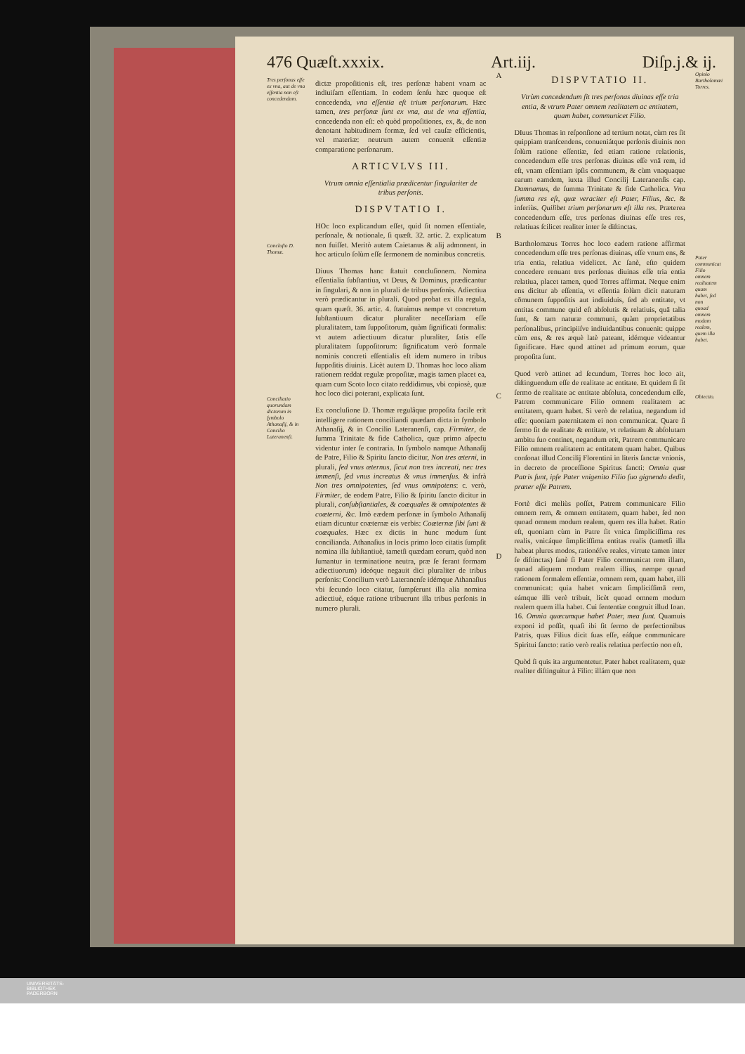476 Quæſt.xxxix. Art.iij. Diſp.j.& ij.
Tres perſonas eſſe ex vna, aut de vna eſſentia non eſt concedendum.
Concluſio D. Thomæ.
Conciliatio quorundam dictorum in ſymbolo Athanaſij, & in Concilio Lateranenſi.
dictæ propoſitionis eſt, tres perſonæ habent vnam ac indiuiſam eſſentiam. In eodem ſenſu hæc quoque eſt concedenda, vna eſſentia eſt trium perſonarum. Hæc tamen, tres perſonæ ſunt ex vna, aut de vna eſſentia, concedenda non eſt: eò quòd propoſitiones, ex, &, de non denotant habitudinem formæ, ſed vel cauſæ efficientis, vel materiæ: neutrum autem conuenit eſſentiæ comparatione perſonarum.
ARTICVLVS III.
Vtrum omnia eſſentialia prædicentur ſingulariter de tribus perſonis.
DISPVTATIO I.
HOc loco explicandum eſſet, quid ſit nomen eſſentiale, perſonale, & notionale, ſi quæſt. 32. artic. 2. explicatum non fuiſſet. Meritò autem Caietanus & alij admonent, in hoc articulo ſolùm eſſe ſermonem de nominibus concretis.
Diuus Thomas hanc ſtatuit concluſionem. Nomina eſſentialia ſubſtantiua, vt Deus, & Dominus, prædicantur in ſingulari, & non in plurali de tribus perſonis. Adiectiua verò prædicantur in plurali. Quod probat ex illa regula, quam quæſt. 36. artic. 4. ſtatuimus nempe vt concretum ſubſtantiuum dicatur pluraliter neceſſariam eſſe pluralitatem, tam ſuppoſitorum, quàm ſignificati formalis: vt autem adiectiuum dicatur pluraliter, ſatis eſſe pluralitatem ſuppoſitorum: ſignificatum verò formale nominis concreti eſſentialis eſt idem numero in tribus ſuppoſitis diuinis. Licèt autem D. Thomas hoc loco aliam rationem reddat regulæ propoſitæ, magis tamen placet ea, quam cum Scoto loco citato reddidimus, vbi copiosè, quæ hoc loco dici poterant, explicata ſunt.
Ex concluſione D. Thomæ regulâque propoſita facile erit intelligere rationem conciliandi quædam dicta in ſymbolo Athanaſij, & in Concilio Lateranenſi, cap. Firmiter, de ſumma Trinitate & fide Catholica, quæ primo aſpectu videntur inter ſe contraria. In ſymbolo namque Athanaſij de Patre, Filio & Spiritu ſancto dicitur, Non tres æterni, in plurali, ſed vnus æternus, ſicut non tres increati, nec tres immenſi, ſed vnus increatus & vnus immenſus. & infrà Non tres omnipotentes, ſed vnus omnipotens: c. verò, Firmiter, de eodem Patre, Filio & ſpiritu ſancto dicitur in plurali, conſubſtantiales, & coæquales & omnipotentes & coæterni, &c. Imò eædem perſonæ in ſymbolo Athanaſij etiam dicuntur coæternæ eis verbis: Coæternæ ſibi ſunt & coæquales. Hæc ex dictis in hunc modum ſunt concilianda. Athanaſius in locis primo loco citatis ſumpſit nomina illa ſubſtantiuè, tametſi quædam eorum, quòd non ſumantur in terminatione neutra, præ ſe ferant formam adiectiuorum) ideóque negauit dici pluraliter de tribus perſonis: Concilium verò Lateranenſe idémque Athanaſius vbi ſecundo loco citatur, ſumpſerunt illa alia nomina adiectiuè, eáque ratione tribuerunt illa tribus perſonis in numero plurali.
A
B
C
D
DISPVTATIO II.
Vtrùm concedendum ſit tres perſonas diuinas eſſe tria entia, & vtrum Pater omnem realitatem ac entitatem, quam habet, communicet Filio.
DIuus Thomas in reſponſione ad tertium notat, cùm res ſit quippiam tranſcendens, conueniátque perſonis diuinis non ſolùm ratione eſſentiæ, ſed etiam ratione relationis, concedendum eſſe tres perſonas diuinas eſſe vnā rem, id eſt, vnam eſſentiam ipſis communem, & cùm vnaquaque earum eamdem, iuxta illud Concilij Lateranenſis cap. Damnamus, de ſumma Trinitate & fide Catholica. Vna ſumma res eſt, quæ veraciter eſt Pater, Filius, &c. & inferiùs. Quilibet trium perſonarum eſt illa res. Præterea concedendum eſſe, tres perſonas diuinas eſſe tres res, relatiuas ſcilicet realiter inter ſe diſtinctas.
Bartholomæus Torres hoc loco eadem ratione affirmat concedendum eſſe tres perſonas diuinas, eſſe vnum ens, & tria entia, relatiua videlicet. Ac ſanè, eſto quidem concedere renuant tres perſonas diuinas eſſe tria entia relatiua, placet tamen, quod Torres affirmat. Neque enim ens dicitur ab eſſentia, vt eſſentia ſolùm dicit naturam cōmunem ſuppoſitis aut indiuiduis, ſed ab entitate, vt entitas commune quid eſt abſolutis & relatiuis, quā talia ſunt, & tam naturæ communi, quàm proprietatibus perſonalibus, principiiſve indiuidantibus conuenit: quippe cùm ens, & res æquè latè pateant, idémque videantur ſignificare. Hæc quod attinet ad primum eorum, quæ propoſita ſunt.
Quod verò attinet ad ſecundum, Torres hoc loco ait, diſtinguendum eſſe de realitate ac entitate. Et quidem ſi ſit ſermo de realitate ac entitate abſoluta, concedendum eſſe, Patrem communicare Filio omnem realitatem ac entitatem, quam habet. Si verò de relatiua, negandum id eſſe: quoniam paternitatem ei non communicat. Quare ſi ſermo ſit de realitate & entitate, vt relatiuam & abſolutam ambitu ſuo continet, negandum erit, Patrem communicare Filio omnem realitatem ac entitatem quam habet. Quibus conſonat illud Concilij Florentini in literis ſanctæ vnionis, in decreto de proceſſione Spiritus ſancti: Omnia quæ Patris ſunt, ipſe Pater vnigenito Filio ſuo gignendo dedit, præter eſſe Patrem.
Fortè dici meliùs poſſet, Patrem communicare Filio omnem rem, & omnem entitatem, quam habet, ſed non quoad omnem modum realem, quem res illa habet. Ratio eſt, quoniam cùm in Patre ſit vnica ſimpliciſſima res realis, vnicáque ſimpliciſſima entitas realis (tametſi illa habeat plures modos, rationéſve reales, virtute tamen inter ſe diſtinctas) ſanè ſi Pater Filio communicat rem illam, quoad aliquem modum realem illius, nempe quoad rationem formalem eſſentiæ, omnem rem, quam habet, illi communicat: quia habet vnicam ſimpliciſſimā rem, eámque illi verè tribuit, licèt quoad omnem modum realem quem illa habet. Cui ſententiæ congruit illud Ioan. 16. Omnia quæcumque habet Pater, mea ſunt. Quamuis exponi id poſſit, quaſi ibi ſit ſermo de perfectionibus Patris, quas Filius dicit ſuas eſſe, eáſque communicare Spiritui ſancto: ratio verò realis relatiua perfectio non eſt.
Quòd ſi quis ita argumentetur. Pater habet realitatem, quæ realiter diſtinguitur à Filio: illám que non
Opinio Bartholomæi Torres.
Pater communicat Filio omnem realitatem quam habet, ſed non quoad omnem modum realem, quem illa habet.
Obiectio.
UNIVERSITÄTS-
BIBLIOTHEK
PADERBORN